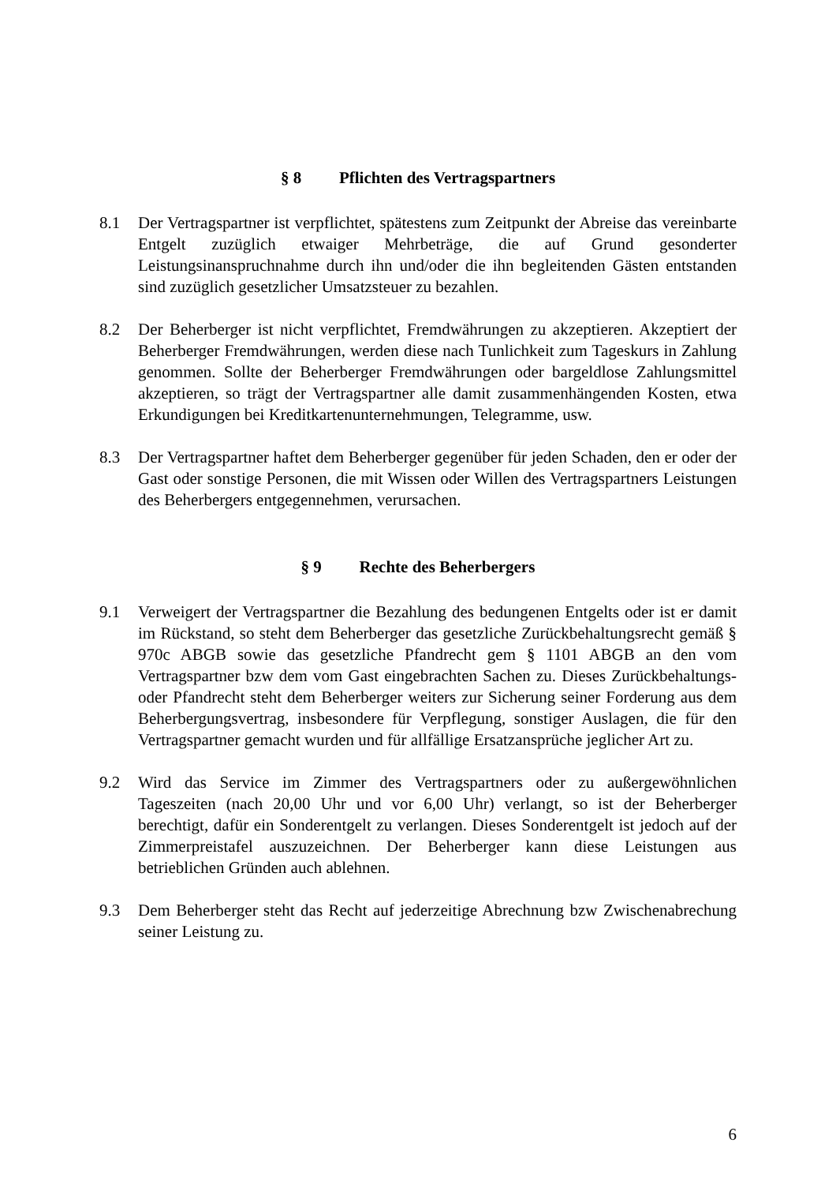§ 8 Pflichten des Vertragspartners
8.1 Der Vertragspartner ist verpflichtet, spätestens zum Zeitpunkt der Abreise das vereinbarte Entgelt zuzüglich etwaiger Mehrbeträge, die auf Grund gesonderter Leistungsinanspruchnahme durch ihn und/oder die ihn begleitenden Gästen entstanden sind zuzüglich gesetzlicher Umsatzsteuer zu bezahlen.
8.2 Der Beherberger ist nicht verpflichtet, Fremdwährungen zu akzeptieren. Akzeptiert der Beherberger Fremdwährungen, werden diese nach Tunlichkeit zum Tageskurs in Zahlung genommen. Sollte der Beherberger Fremdwährungen oder bargeldlose Zahlungsmittel akzeptieren, so trägt der Vertragspartner alle damit zusammenhängenden Kosten, etwa Erkundigungen bei Kreditkartenunternehmungen, Telegramme, usw.
8.3 Der Vertragspartner haftet dem Beherberger gegenüber für jeden Schaden, den er oder der Gast oder sonstige Personen, die mit Wissen oder Willen des Vertragspartners Leistungen des Beherbergers entgegennehmen, verursachen.
§ 9 Rechte des Beherbergers
9.1 Verweigert der Vertragspartner die Bezahlung des bedungenen Entgelts oder ist er damit im Rückstand, so steht dem Beherberger das gesetzliche Zurückbehaltungsrecht gemäß § 970c ABGB sowie das gesetzliche Pfandrecht gem § 1101 ABGB an den vom Vertragspartner bzw dem vom Gast eingebrachten Sachen zu. Dieses Zurückbehaltungs- oder Pfandrecht steht dem Beherberger weiters zur Sicherung seiner Forderung aus dem Beherbergungsvertrag, insbesondere für Verpflegung, sonstiger Auslagen, die für den Vertragspartner gemacht wurden und für allfällige Ersatzansprüche jeglicher Art zu.
9.2 Wird das Service im Zimmer des Vertragspartners oder zu außergewöhnlichen Tageszeiten (nach 20,00 Uhr und vor 6,00 Uhr) verlangt, so ist der Beherberger berechtigt, dafür ein Sonderentgelt zu verlangen. Dieses Sonderentgelt ist jedoch auf der Zimmerpreistafel auszuzeichnen. Der Beherberger kann diese Leistungen aus betrieblichen Gründen auch ablehnen.
9.3 Dem Beherberger steht das Recht auf jederzeitige Abrechnung bzw Zwischenabrechung seiner Leistung zu.
6